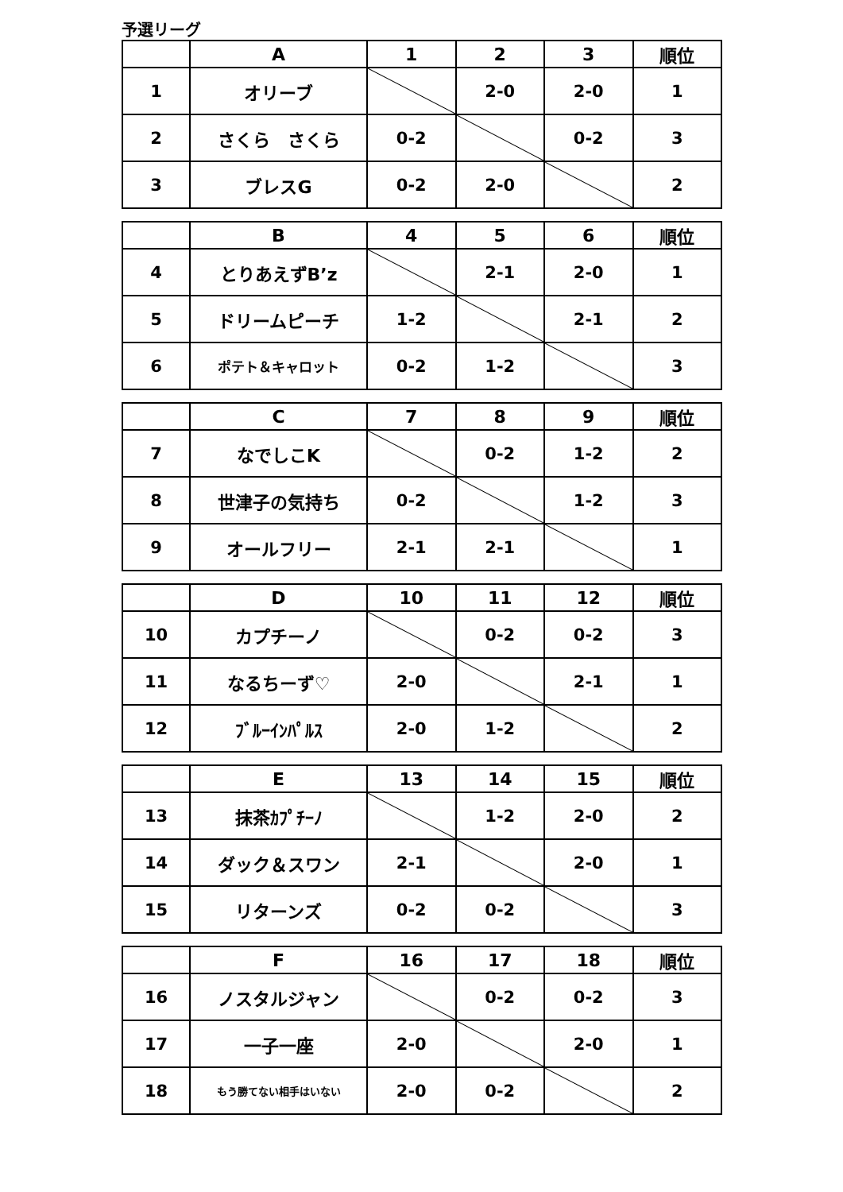予選リーグ
| | A | 1 | 2 | 3 | 順位 |
| --- | --- | --- | --- | --- | --- |
| 1 | オリーブ | | 2-0 | 2-0 | 1 |
| 2 | さくら さくら | 0-2 | | 0-2 | 3 |
| 3 | ブレスG | 0-2 | 2-0 | | 2 |
| | B | 4 | 5 | 6 | 順位 |
| --- | --- | --- | --- | --- | --- |
| 4 | とりあえずB’z | | 2-1 | 2-0 | 1 |
| 5 | ドリームピーチ | 1-2 | | 2-1 | 2 |
| 6 | ポテト＆キャロット | 0-2 | 1-2 | | 3 |
| | C | 7 | 8 | 9 | 順位 |
| --- | --- | --- | --- | --- | --- |
| 7 | なでしこK | | 0-2 | 1-2 | 2 |
| 8 | 世津子の気持ち | 0-2 | | 1-2 | 3 |
| 9 | オールフリー | 2-1 | 2-1 | | 1 |
| | D | 10 | 11 | 12 | 順位 |
| --- | --- | --- | --- | --- | --- |
| 10 | カプチーノ | | 0-2 | 0-2 | 3 |
| 11 | なるちーず♡ | 2-0 | | 2-1 | 1 |
| 12 | ﾌﾞﾙｰｲﾝﾊﾟﾙｽ | 2-0 | 1-2 | | 2 |
| | E | 13 | 14 | 15 | 順位 |
| --- | --- | --- | --- | --- | --- |
| 13 | 抹茶ｶﾌﾟﾁｰﾉ | | 1-2 | 2-0 | 2 |
| 14 | ダック＆スワン | 2-1 | | 2-0 | 1 |
| 15 | リターンズ | 0-2 | 0-2 | | 3 |
| | F | 16 | 17 | 18 | 順位 |
| --- | --- | --- | --- | --- | --- |
| 16 | ノスタルジャン | | 0-2 | 0-2 | 3 |
| 17 | 一子一座 | 2-0 | | 2-0 | 1 |
| 18 | もう勝てない相手はいない | 2-0 | 0-2 | | 2 |